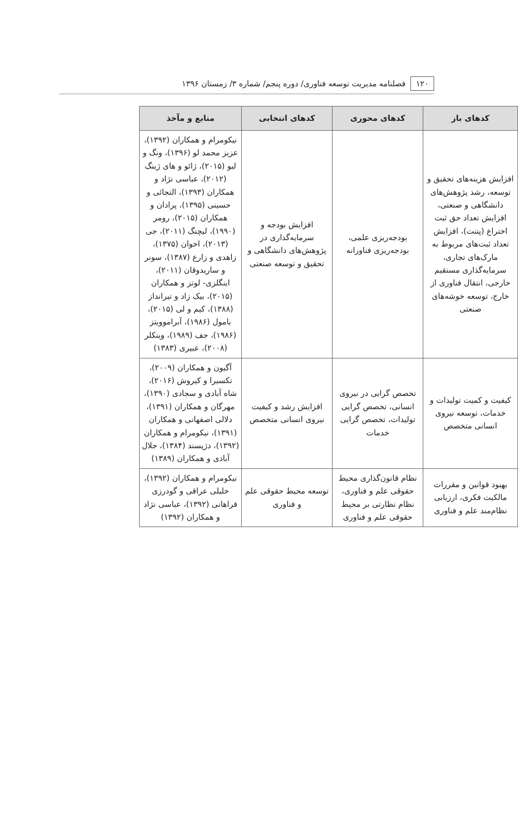۱۲۰ فصلنامه مدیریت توسعه فناوری/ دوره پنجم/ شماره ۳/ زمستان ۱۳۹۶
| کدهای باز | کدهای محوری | کدهای انتخابی | منابع و مآخذ |
| --- | --- | --- | --- |
| افزایش هزینه‌های تحقیق و توسعه، رشد پژوهش‌های دانشگاهی و صنعتی، افزایش تعداد حق ثبت اختراع (پتنت)، افزایش تعداد ثبت‌های مربوط به مارک‌های تجاری، سرمایه‌گذاری مستقیم خارجی، انتقال فناوری از خارج، توسعه خوشه‌های صنعتی | بودجه‌ریزی علمی، بودجه‌ریزی فناورانه | افزایش بودجه و سرمایه‌گذاری در پژوهش‌های دانشگاهی و تحقیق و توسعه صنعتی | نیکومرام و همکاران (۱۳۹۲)، عزیز محمد لو (۱۳۹۶)، ونگ و لیو (۲۰۱۵)، ژائو و های ژینگ (۲۰۱۲)، عباسی نژاد و همکاران (۱۳۹۳)، التجائی و حسینی (۱۳۹۵)، پرادان و همکاران (۲۰۱۵)، رومر (۱۹۹۰)، لیچنگ (۲۰۱۱)، جی (۲۰۱۳)، اخوان (۱۳۷۵)، زاهدی و زارع (۱۳۸۷)، سونر و ساریدوقان (۲۰۱۱)، اینگلزی- لوتز و همکاران (۲۰۱۵)، بیک زاد و تیرانداز (۱۳۸۸)، کیم و لی (۲۰۱۵)، بامول (۱۹۸۶)، آبراموویتز (۱۹۸۶)، جف (۱۹۸۹)، وینکلر (۲۰۰۸)، عبیری (۱۳۸۳) |
| کیفیت و کمیت تولیدات و خدمات، توسعه نیروی انسانی متخصص | تخصص گرایی در نیروی انسانی، تخصص گرایی تولیدات، تخصص گرایی خدمات | افزایش رشد و کیفیت نیروی انسانی متخصص | آگیون و همکاران (۲۰۰۹)، تکسیرا و کیروش (۲۰۱۶)، شاه آبادی و سجادی (۱۳۹۰)، مهرگان و همکاران (۱۳۹۱)، دلالی اصفهانی و همکاران (۱۳۹۱)، نیکومرام و همکاران (۱۳۹۲)، دژپسند (۱۳۸۴)، جلال آبادی و همکاران (۱۳۸۹) |
| بهبود قوانین و مقررات مالکیت فکری، ارزیابی نظام‌مند علم و فناوری | نظام قانون‌گذاری محیط حقوقی علم و فناوری، نظام نظارتی بر محیط حقوقی علم و فناوری | توسعه محیط حقوقی علم و فناوری | نیکومرام و همکاران (۱۳۹۲)، خلیلی عراقی و گودرزی فراهانی (۱۳۹۲)، عباسی نژاد و همکاران (۱۳۹۲) |